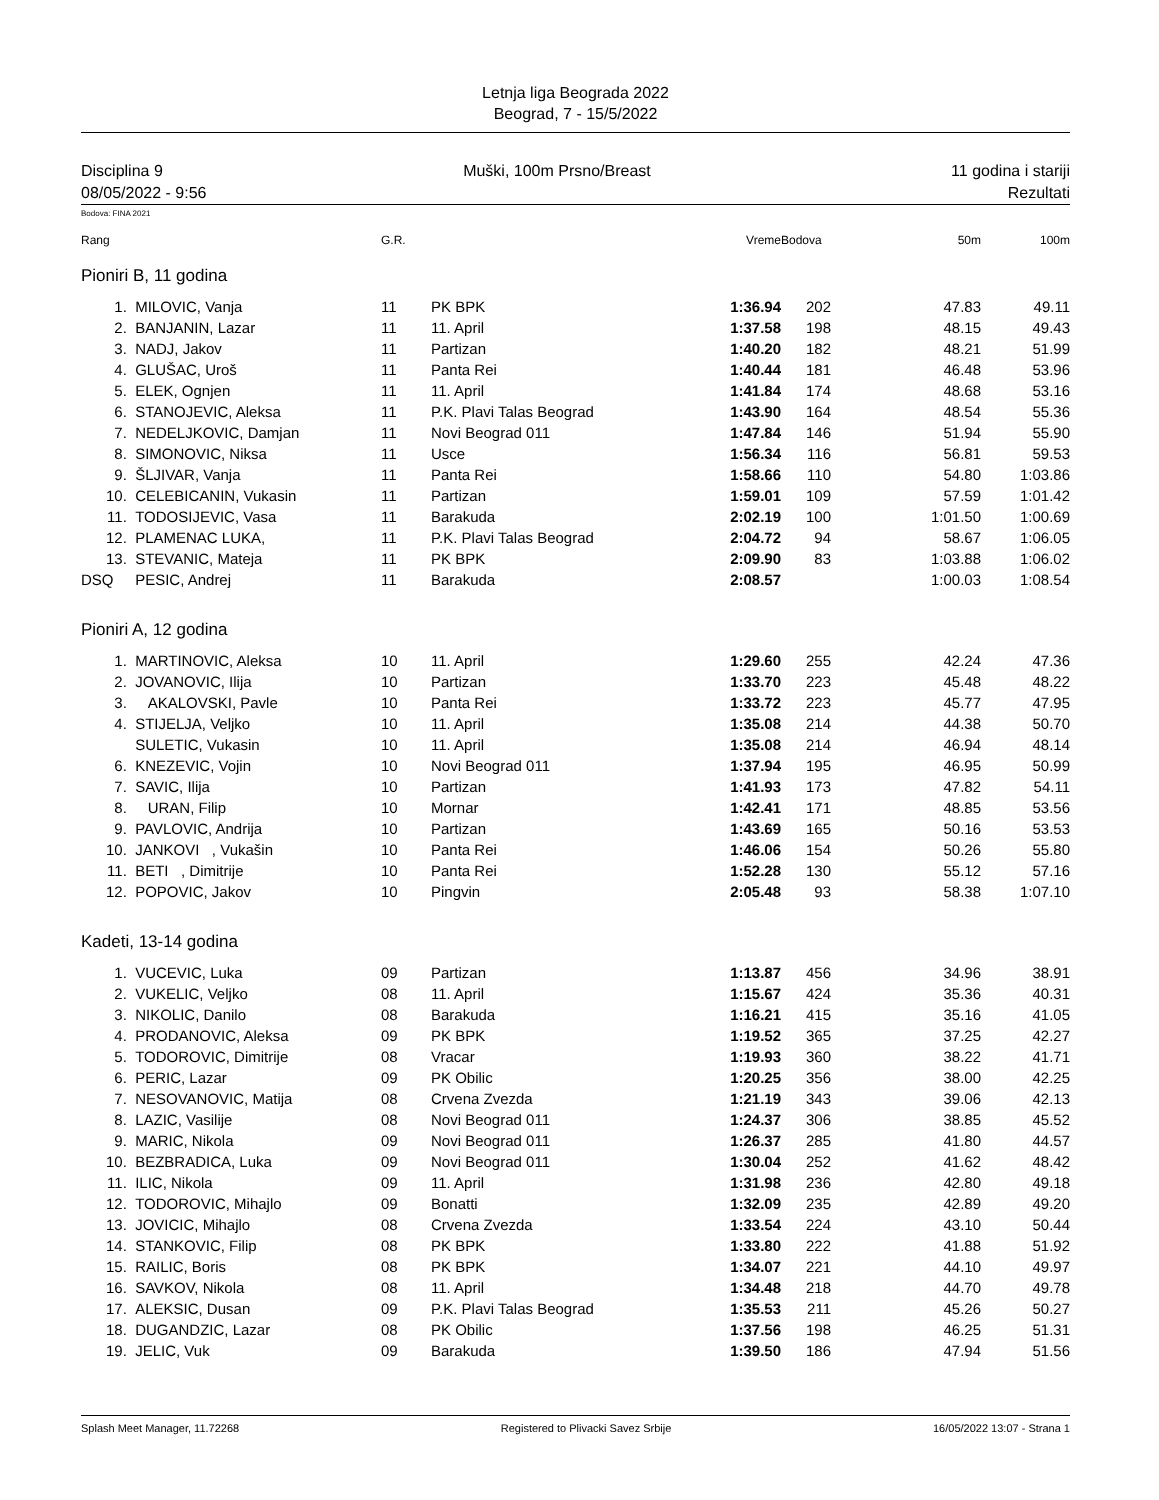Letnja liga Beograda 2022
Beograd, 7 - 15/5/2022
Disciplina 9 Muški, 100m Prsno/Breast 11 godina i stariji
08/05/2022 - 9:56 Rezultati
Bodova: FINA 2021
| Rang | | G.R. | | Vreme | Bodova | 50m | 100m |
| --- | --- | --- | --- | --- | --- | --- | --- |
| Pioniri B, 11 godina | | | | | | | |
| 1. | MILOVIC, Vanja | 11 | PK BPK | 1:36.94 | 202 | 47.83 | 49.11 |
| 2. | BANJANIN, Lazar | 11 | 11. April | 1:37.58 | 198 | 48.15 | 49.43 |
| 3. | NADJ, Jakov | 11 | Partizan | 1:40.20 | 182 | 48.21 | 51.99 |
| 4. | GLUŠAC, Uroš | 11 | Panta Rei | 1:40.44 | 181 | 46.48 | 53.96 |
| 5. | ELEK, Ognjen | 11 | 11. April | 1:41.84 | 174 | 48.68 | 53.16 |
| 6. | STANOJEVIC, Aleksa | 11 | P.K. Plavi Talas Beograd | 1:43.90 | 164 | 48.54 | 55.36 |
| 7. | NEDELJKOVIC, Damjan | 11 | Novi Beograd 011 | 1:47.84 | 146 | 51.94 | 55.90 |
| 8. | SIMONOVIC, Niksa | 11 | Usce | 1:56.34 | 116 | 56.81 | 59.53 |
| 9. | ŠLJIVAR, Vanja | 11 | Panta Rei | 1:58.66 | 110 | 54.80 | 1:03.86 |
| 10. | CELEBICANIN, Vukasin | 11 | Partizan | 1:59.01 | 109 | 57.59 | 1:01.42 |
| 11. | TODOSIJEVIC, Vasa | 11 | Barakuda | 2:02.19 | 100 | 1:01.50 | 1:00.69 |
| 12. | PLAMENAC LUKA, | 11 | P.K. Plavi Talas Beograd | 2:04.72 | 94 | 58.67 | 1:06.05 |
| 13. | STEVANIC, Mateja | 11 | PK BPK | 2:09.90 | 83 | 1:03.88 | 1:06.02 |
| DSQ | PESIC, Andrej | 11 | Barakuda | 2:08.57 | | 1:00.03 | 1:08.54 |
| Pioniri A, 12 godina | | | | | | | |
| 1. | MARTINOVIC, Aleksa | 10 | 11. April | 1:29.60 | 255 | 42.24 | 47.36 |
| 2. | JOVANOVIC, Ilija | 10 | Partizan | 1:33.70 | 223 | 45.48 | 48.22 |
| 3. | AKALOVSKI, Pavle | 10 | Panta Rei | 1:33.72 | 223 | 45.77 | 47.95 |
| 4. | STIJELJA, Veljko | 10 | 11. April | 1:35.08 | 214 | 44.38 | 50.70 |
| | SULETIC, Vukasin | 10 | 11. April | 1:35.08 | 214 | 46.94 | 48.14 |
| 6. | KNEZEVIC, Vojin | 10 | Novi Beograd 011 | 1:37.94 | 195 | 46.95 | 50.99 |
| 7. | SAVIC, Ilija | 10 | Partizan | 1:41.93 | 173 | 47.82 | 54.11 |
| 8. | URAN, Filip | 10 | Mornar | 1:42.41 | 171 | 48.85 | 53.56 |
| 9. | PAVLOVIC, Andrija | 10 | Partizan | 1:43.69 | 165 | 50.16 | 53.53 |
| 10. | JANKOVI , Vukašin | 10 | Panta Rei | 1:46.06 | 154 | 50.26 | 55.80 |
| 11. | BETI , Dimitrije | 10 | Panta Rei | 1:52.28 | 130 | 55.12 | 57.16 |
| 12. | POPOVIC, Jakov | 10 | Pingvin | 2:05.48 | 93 | 58.38 | 1:07.10 |
| Kadeti, 13-14 godina | | | | | | | |
| 1. | VUCEVIC, Luka | 09 | Partizan | 1:13.87 | 456 | 34.96 | 38.91 |
| 2. | VUKELIC, Veljko | 08 | 11. April | 1:15.67 | 424 | 35.36 | 40.31 |
| 3. | NIKOLIC, Danilo | 08 | Barakuda | 1:16.21 | 415 | 35.16 | 41.05 |
| 4. | PRODANOVIC, Aleksa | 09 | PK BPK | 1:19.52 | 365 | 37.25 | 42.27 |
| 5. | TODOROVIC, Dimitrije | 08 | Vracar | 1:19.93 | 360 | 38.22 | 41.71 |
| 6. | PERIC, Lazar | 09 | PK Obilic | 1:20.25 | 356 | 38.00 | 42.25 |
| 7. | NESOVANOVIC, Matija | 08 | Crvena Zvezda | 1:21.19 | 343 | 39.06 | 42.13 |
| 8. | LAZIC, Vasilije | 08 | Novi Beograd 011 | 1:24.37 | 306 | 38.85 | 45.52 |
| 9. | MARIC, Nikola | 09 | Novi Beograd 011 | 1:26.37 | 285 | 41.80 | 44.57 |
| 10. | BEZBRADICA, Luka | 09 | Novi Beograd 011 | 1:30.04 | 252 | 41.62 | 48.42 |
| 11. | ILIC, Nikola | 09 | 11. April | 1:31.98 | 236 | 42.80 | 49.18 |
| 12. | TODOROVIC, Mihajlo | 09 | Bonatti | 1:32.09 | 235 | 42.89 | 49.20 |
| 13. | JOVICIC, Mihajlo | 08 | Crvena Zvezda | 1:33.54 | 224 | 43.10 | 50.44 |
| 14. | STANKOVIC, Filip | 08 | PK BPK | 1:33.80 | 222 | 41.88 | 51.92 |
| 15. | RAILIC, Boris | 08 | PK BPK | 1:34.07 | 221 | 44.10 | 49.97 |
| 16. | SAVKOV, Nikola | 08 | 11. April | 1:34.48 | 218 | 44.70 | 49.78 |
| 17. | ALEKSIC, Dusan | 09 | P.K. Plavi Talas Beograd | 1:35.53 | 211 | 45.26 | 50.27 |
| 18. | DUGANDZIC, Lazar | 08 | PK Obilic | 1:37.56 | 198 | 46.25 | 51.31 |
| 19. | JELIC, Vuk | 09 | Barakuda | 1:39.50 | 186 | 47.94 | 51.56 |
Splash Meet Manager, 11.72268 Registered to Plivacki Savez Srbije 16/05/2022 13:07 - Strana 1